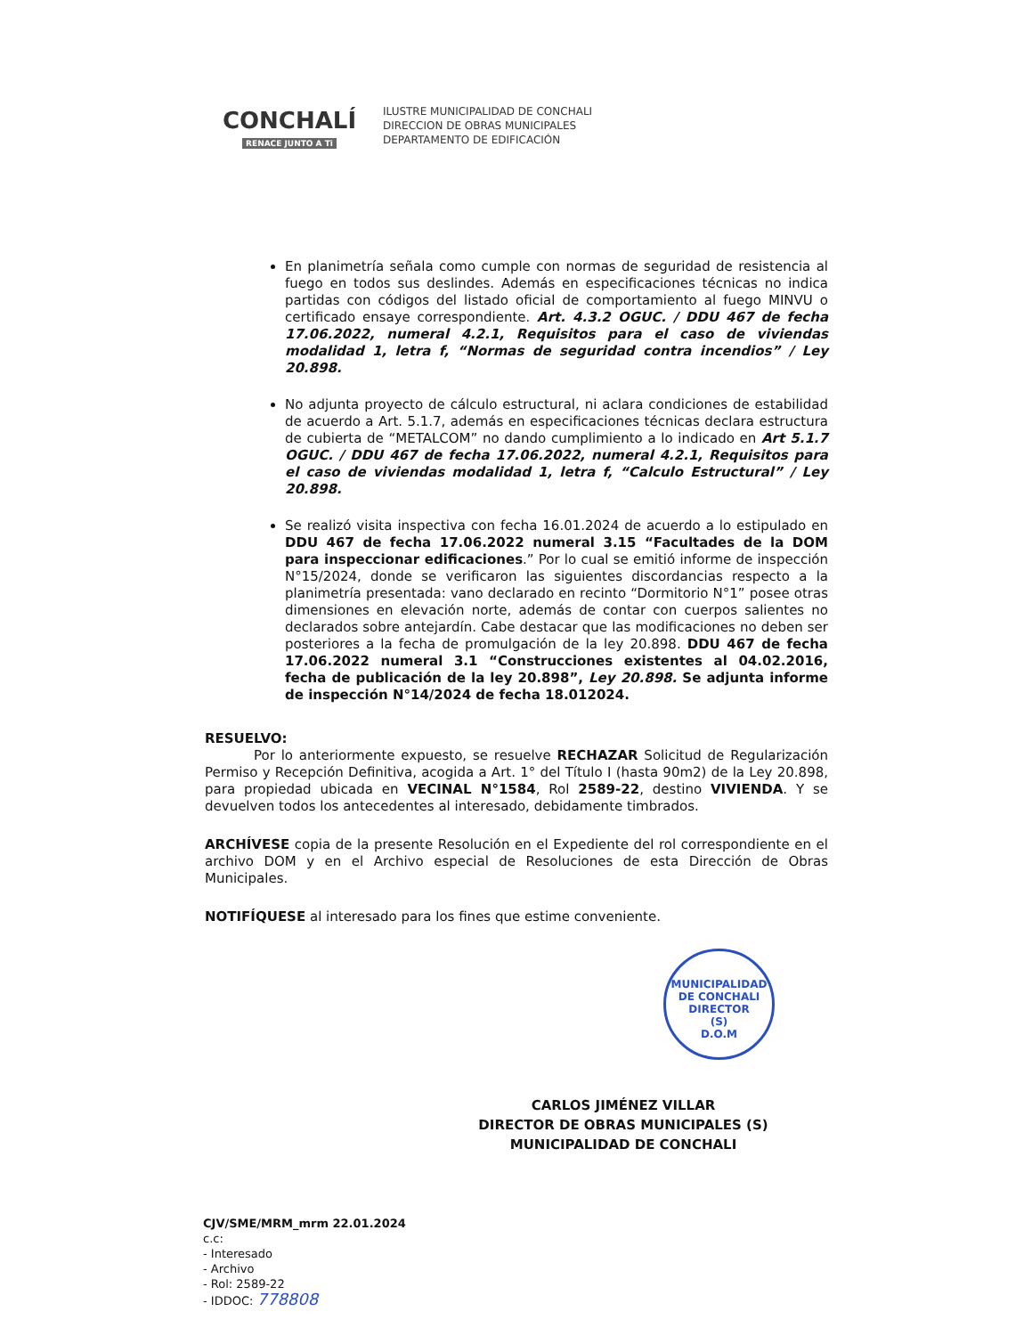CONCHALÍ
RENACE JUNTO A Ti
ILUSTRE MUNICIPALIDAD DE CONCHALI
DIRECCION DE OBRAS MUNICIPALES
DEPARTAMENTO DE EDIFICACIÓN
En planimetría señala como cumple con normas de seguridad de resistencia al fuego en todos sus deslindes. Además en especificaciones técnicas no indica partidas con códigos del listado oficial de comportamiento al fuego MINVU o certificado ensaye correspondiente. Art. 4.3.2 OGUC. / DDU 467 de fecha 17.06.2022, numeral 4.2.1, Requisitos para el caso de viviendas modalidad 1, letra f, “Normas de seguridad contra incendios” / Ley 20.898.
No adjunta proyecto de cálculo estructural, ni aclara condiciones de estabilidad de acuerdo a Art. 5.1.7, además en especificaciones técnicas declara estructura de cubierta de “METALCOM” no dando cumplimiento a lo indicado en Art 5.1.7 OGUC. / DDU 467 de fecha 17.06.2022, numeral 4.2.1, Requisitos para el caso de viviendas modalidad 1, letra f, “Calculo Estructural” / Ley 20.898.
Se realizó visita inspectiva con fecha 16.01.2024 de acuerdo a lo estipulado en DDU 467 de fecha 17.06.2022 numeral 3.15 “Facultades de la DOM para inspeccionar edificaciones.” Por lo cual se emitió informe de inspección N°15/2024, donde se verificaron las siguientes discordancias respecto a la planimetría presentada: vano declarado en recinto “Dormitorio N°1” posee otras dimensiones en elevación norte, además de contar con cuerpos salientes no declarados sobre antejardín. Cabe destacar que las modificaciones no deben ser posteriores a la fecha de promulgación de la ley 20.898. DDU 467 de fecha 17.06.2022 numeral 3.1 “Construcciones existentes al 04.02.2016, fecha de publicación de la ley 20.898”, Ley 20.898. Se adjunta informe de inspección N°14/2024 de fecha 18.012024.
RESUELVO:
Por lo anteriormente expuesto, se resuelve RECHAZAR Solicitud de Regularización Permiso y Recepción Definitiva, acogida a Art. 1° del Título I (hasta 90m2) de la Ley 20.898, para propiedad ubicada en VECINAL N°1584, Rol 2589-22, destino VIVIENDA. Y se devuelven todos los antecedentes al interesado, debidamente timbrados.
ARCHÍVESE copia de la presente Resolución en el Expediente del rol correspondiente en el archivo DOM y en el Archivo especial de Resoluciones de esta Dirección de Obras Municipales.
NOTIFÍQUESE al interesado para los fines que estime conveniente.
MUNICIPALIDAD DE CONCHALI
DIRECTOR
(S)
D.O.M
CARLOS JIMÉNEZ VILLAR
DIRECTOR DE OBRAS MUNICIPALES (S)
MUNICIPALIDAD DE CONCHALI
CJV/SME/MRM_mrm 22.01.2024
c.c:
- Interesado
- Archivo
- Rol: 2589-22
- IDDOC: 778808